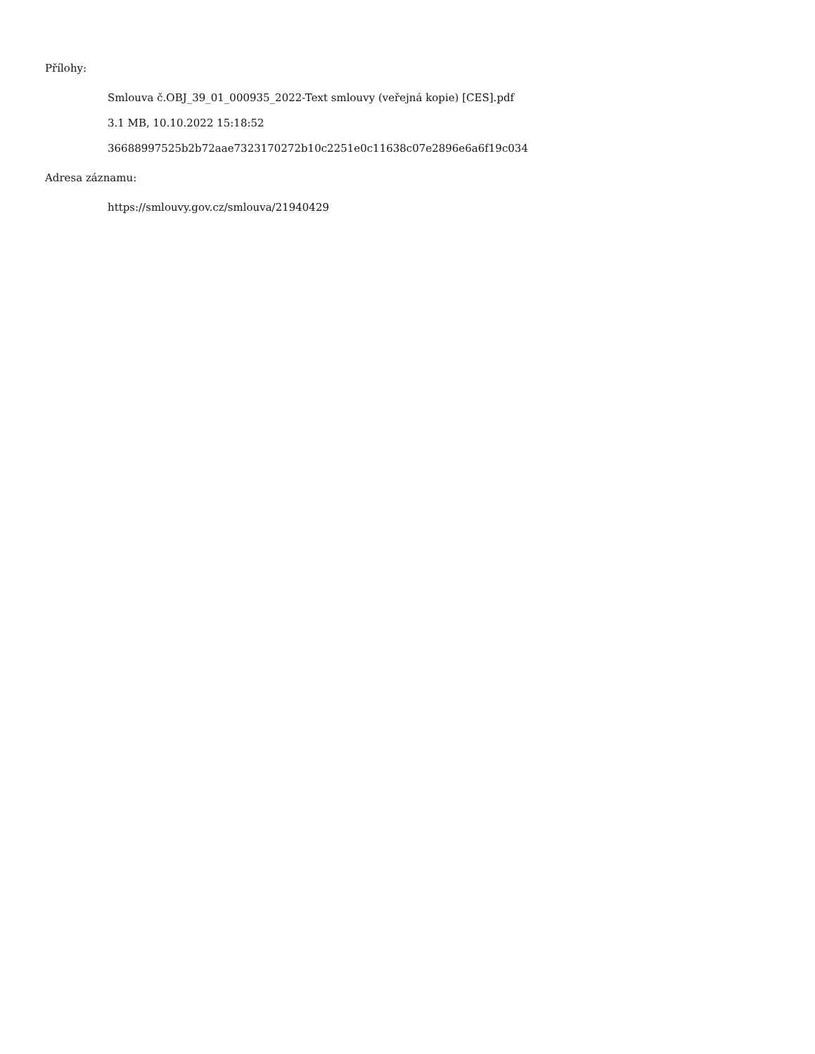Přílohy:
Smlouva č.OBJ_39_01_000935_2022-Text smlouvy (veřejná kopie) [CES].pdf
3.1 MB, 10.10.2022 15:18:52
36688997525b2b72aae7323170272b10c2251e0c11638c07e2896e6a6f19c034
Adresa záznamu:
https://smlouvy.gov.cz/smlouva/21940429